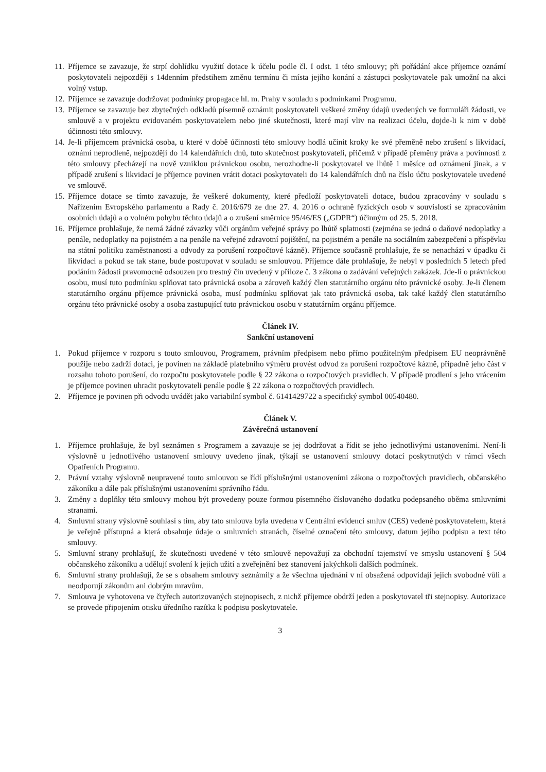11.
Příjemce se zavazuje, že strpí dohlídku využití dotace k účelu podle čl. I odst. 1 této smlouvy; při pořádání akce příjemce oznámí poskytovateli nejpozději s 14denním předstihem změnu termínu či místa jejího konání a zástupci poskytovatele pak umožní na akci volný vstup.
12.
Příjemce se zavazuje dodržovat podmínky propagace hl. m. Prahy v souladu s podmínkami Programu.
13.
Příjemce se zavazuje bez zbytečných odkladů písemně oznámit poskytovateli veškeré změny údajů uvedených ve formuláři žádosti, ve smlouvě a v projektu evidovaném poskytovatelem nebo jiné skutečnosti, které mají vliv na realizaci účelu, dojde-li k nim v době účinnosti této smlouvy.
14.
Je-li příjemcem právnická osoba, u které v době účinnosti této smlouvy hodlá učinit kroky ke své přeměně nebo zrušení s likvidací, oznámí neprodleně, nejpozději do 14 kalendářních dnů, tuto skutečnost poskytovateli, přičemž v případě přeměny práva a povinnosti z této smlouvy přecházejí na nově vzniklou právnickou osobu, nerozhodne-li poskytovatel ve lhůtě 1 měsíce od oznámení jinak, a v případě zrušení s likvidací je příjemce povinen vrátit dotaci poskytovateli do 14 kalendářních dnů na číslo účtu poskytovatele uvedené ve smlouvě.
15.
Příjemce dotace se tímto zavazuje, že veškeré dokumenty, které předloží poskytovateli dotace, budou zpracovány v souladu s Nařízením Evropského parlamentu a Rady č. 2016/679 ze dne 27. 4. 2016 o ochraně fyzických osob v souvislosti se zpracováním osobních údajů a o volném pohybu těchto údajů a o zrušení směrnice 95/46/ES („GDPR“) účinným od 25. 5. 2018.
16.
Příjemce prohlašuje, že nemá žádné závazky vůči orgánům veřejné správy po lhůtě splatnosti (zejména se jedná o daňové nedoplatky a penále, nedoplatky na pojistném a na penále na veřejné zdravotní pojištění, na pojistném a penále na sociálním zabezpečení a příspěvku na státní politiku zaměstnanosti a odvody za porušení rozpočtové kázně). Příjemce současně prohlašuje, že se nenachází v úpadku či likvidaci a pokud se tak stane, bude postupovat v souladu se smlouvou. Příjemce dále prohlašuje, že nebyl v posledních 5 letech před podáním žádosti pravomocně odsouzen pro trestný čin uvedený v příloze č. 3 zákona o zadávání veřejných zakázek. Jde-li o právnickou osobu, musí tuto podmínku splňovat tato právnická osoba a zároveň každý člen statutárního orgánu této právnické osoby. Je-li členem statutárního orgánu příjemce právnická osoba, musí podmínku splňovat jak tato právnická osoba, tak také každý člen statutárního orgánu této právnické osoby a osoba zastupující tuto právnickou osobu v statutárním orgánu příjemce.
Článek IV.
Sankční ustanovení
1. Pokud příjemce v rozporu s touto smlouvou, Programem, právním předpisem nebo přímo použitelným předpisem EU neoprávněně použije nebo zadrží dotaci, je povinen na základě platebního výměru provést odvod za porušení rozpočtové kázně, případně jeho část v rozsahu tohoto porušení, do rozpočtu poskytovatele podle § 22 zákona o rozpočtových pravidlech. V případě prodlení s jeho vrácením je příjemce povinen uhradit poskytovateli penále podle § 22 zákona o rozpočtových pravidlech.
2. Příjemce je povinen při odvodu uvádět jako variabilní symbol č. 6141429722 a specifický symbol 00540480.
Článek V.
Závěrečná ustanovení
1. Příjemce prohlašuje, že byl seznámen s Programem a zavazuje se jej dodržovat a řídit se jeho jednotlivými ustanoveními. Není-li výslovně u jednotlivého ustanovení smlouvy uvedeno jinak, týkají se ustanovení smlouvy dotací poskytnutých v rámci všech Opatřeních Programu.
2. Právní vztahy výslovně neupravené touto smlouvou se řídí příslušnými ustanoveními zákona o rozpočtových pravidlech, občanského zákoníku a dále pak příslušnými ustanoveními správního řádu.
3. Změny a doplňky této smlouvy mohou být provedeny pouze formou písemného číslovaného dodatku podepsaného oběma smluvními stranami.
4. Smluvní strany výslovně souhlasí s tím, aby tato smlouva byla uvedena v Centrální evidenci smluv (CES) vedené poskytovatelem, která je veřejně přístupná a která obsahuje údaje o smluvních stranách, číselné označení této smlouvy, datum jejího podpisu a text této smlouvy.
5. Smluvní strany prohlašují, že skutečnosti uvedené v této smlouvě nepovažují za obchodní tajemství ve smyslu ustanovení § 504 občanského zákoníku a udělují svolení k jejich užití a zveřejnění bez stanovení jakýchkoli dalších podmínek.
6. Smluvní strany prohlašují, že se s obsahem smlouvy seznámily a že všechna ujednání v ní obsažená odpovídají jejich svobodné vůli a neodporují zákonům ani dobrým mravům.
7. Smlouva je vyhotovena ve čtyřech autorizovaných stejnopisech, z nichž příjemce obdrží jeden a poskytovatel tři stejnopisy. Autorizace se provede připojením otisku úředního razítka k podpisu poskytovatele.
3